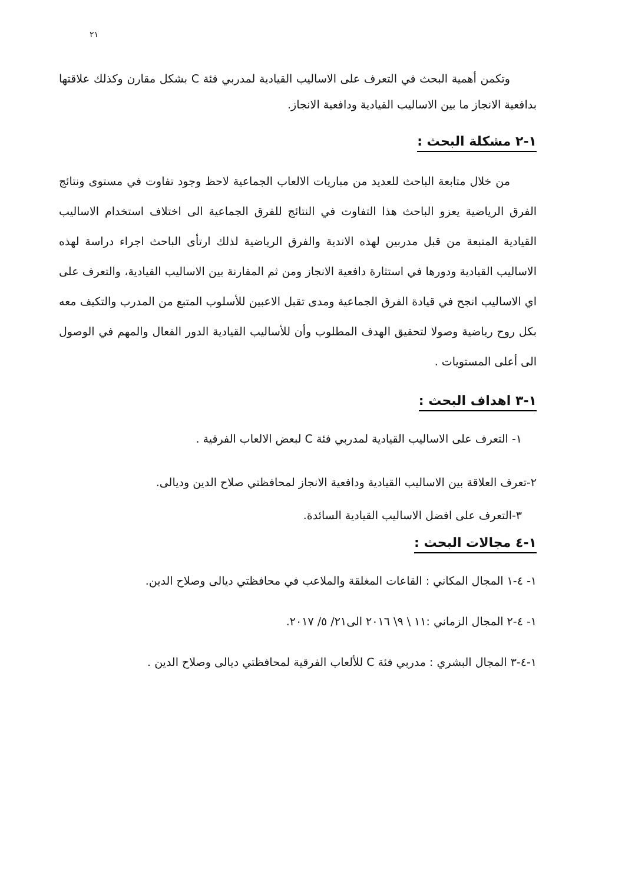٢١
وتكمن أهمية البحث في التعرف على الاساليب القيادية لمدربي فئة C بشكل مقارن وكذلك علاقتها بدافعية الانجاز ما بين الاساليب القيادية ودافعية الانجاز.
١-٢ مشكلة البحث :
من خلال متابعة الباحث للعديد من مباريات الالعاب الجماعية لاحظ وجود تفاوت في مستوى ونتائج الفرق الرياضية يعزو الباحث هذا التفاوت في النتائج للفرق الجماعية الى اختلاف استخدام الاساليب القيادية المتبعة من قبل مدربين لهذه الاندية والفرق الرياضية لذلك ارتأى الباحث اجراء دراسة لهذه الاساليب القيادية ودورها في استثارة دافعية الانجاز ومن ثم المقارنة بين الاساليب القيادية، والتعرف على اي الاساليب انجح في قيادة الفرق الجماعية ومدى تقبل الاعبين للأسلوب المتبع من المدرب والتكيف معه بكل روح رياضية وصولا لتحقيق الهدف المطلوب وأن للأساليب القيادية الدور الفعال والمهم في الوصول الى أعلى المستويات .
١-٣ اهداف البحث :
١- التعرف على الاساليب القيادية لمدربي فئة C لبعض الالعاب الفرقية .
٢-تعرف العلاقة بين الاساليب القيادية ودافعية الانجاز لمحافظتي صلاح الدين وديالى.
٣-التعرف على افضل الاساليب القيادية السائدة.
١-٤ مجالات البحث :
١- ٤-١ المجال المكاني : القاعات المغلقة والملاعب في محافظتي ديالى وصلاح الدين.
١- ٤-٢ المجال الزماني :١١ \ ٩\ ٢٠١٦ الى٢١/ ٥/ ٢٠١٧.
١-٤-٣ المجال البشري : مدربي فئة C للألعاب الفرقية لمحافظتي ديالى وصلاح الدين .